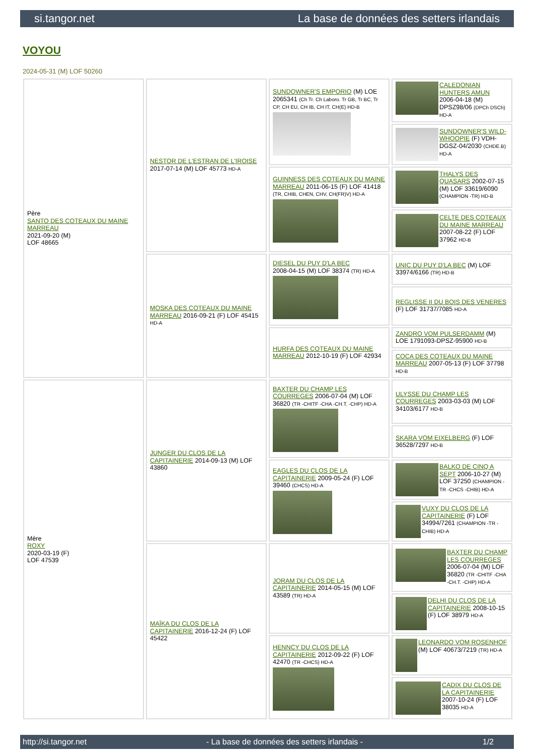si.tangor.net La base de données des setters irlandais
VOYOU
2024-05-31 (M) LOF 50260
| Père SANTO DES COTEAUX DU MAINE MARREAU 2021-09-20 (M) LOF 48665 | NESTOR DE L'ESTRAN DE L'IROISE 2017-07-14 (M) LOF 45773 HD-A | SUNDOWNER'S EMPORIO (M) LOE 2065341 (Ch Tr. Ch Laboro. Tr GB, Tr BC, Tr CP, CH EU, CH IB, CH IT, CH(E) HD-B | CALEDONIAN HUNTERS AMUN 2006-04-18 (M) DPSZ98/06 (DPCh DSCh) HD-A |
| | | | SUNDOWNER'S WILD-WHOOPIE (F) VDH-DGSZ-04/2030 (CHDE.B) HD-A |
| | | GUINNESS DES COTEAUX DU MAINE MARREAU 2011-06-15 (F) LOF 41418 (TR, CHIB, CHEN, CHV, CH(FR)V) HD-A | THALYS DES QUASARS 2002-07-15 (M) LOF 33619/6090 (CHAMPION -TR) HD-B |
| | | | CELTE DES COTEAUX DU MAINE MARREAU 2007-08-22 (F) LOF 37962 HD-B |
| | MOSKA DES COTEAUX DU MAINE MARREAU 2016-09-21 (F) LOF 45415 HD-A | DIESEL DU PUY D'LA BEC 2008-04-15 (M) LOF 38374 (TR) HD-A | UNIC DU PUY D'LA BEC (M) LOF 33974/6166 (TR) HD-B |
| | | | REGLISSE II DU BOIS DES VENERES (F) LOF 31737/7085 HD-A |
| | | HURFA DES COTEAUX DU MAINE MARREAU 2012-10-19 (F) LOF 42934 | ZANDRO VOM PULSERDAMM (M) LOE 1791093-DPSZ-95900 HD-B |
| | | | COCA DES COTEAUX DU MAINE MARREAU 2007-05-13 (F) LOF 37798 HD-B |
| Mère ROXY 2020-03-19 (F) LOF 47539 | JUNGER DU CLOS DE LA CAPITAINERIE 2014-09-13 (M) LOF 43860 | BAXTER DU CHAMP LES COURREGES 2006-07-04 (M) LOF 36820 (TR -CHITF -CHA -CH.T. -CHP) HD-A | ULYSSE DU CHAMP LES COURREGES 2003-03-03 (M) LOF 34103/6177 HD-B |
| | | | SKARA VOM EIXELBERG (F) LOF 36528/7297 HD-B |
| | | EAGLES DU CLOS DE LA CAPITAINERIE 2009-05-24 (F) LOF 39460 (CHCS) HD-A | BALKO DE CINQ A SEPT 2006-10-27 (M) LOF 37250 (CHAMPION -TR -CHCS -CHIB) HD-A |
| | | | VUXY DU CLOS DE LA CAPITAINERIE (F) LOF 34994/7261 (CHAMPION -TR -CHIB) HD-A |
| | MAÏKA DU CLOS DE LA CAPITAINERIE 2016-12-24 (F) LOF 45422 | JORAM DU CLOS DE LA CAPITAINERIE 2014-05-15 (M) LOF 43589 (TR) HD-A | BAXTER DU CHAMP LES COURREGES 2006-07-04 (M) LOF 36820 (TR -CHITF -CHA -CH.T. -CHP) HD-A |
| | | | DELHI DU CLOS DE LA CAPITAINERIE 2008-10-15 (F) LOF 38979 HD-A |
| | | HENNCY DU CLOS DE LA CAPITAINERIE 2012-09-22 (F) LOF 42470 (TR -CHCS) HD-A | LEONARDO VOM ROSENHOF (M) LOF 40673/7219 (TR) HD-A |
| | | | CADIX DU CLOS DE LA CAPITAINERIE 2007-10-24 (F) LOF 38035 HD-A |
http://si.tangor.net - La base de données des setters irlandais - 1/2